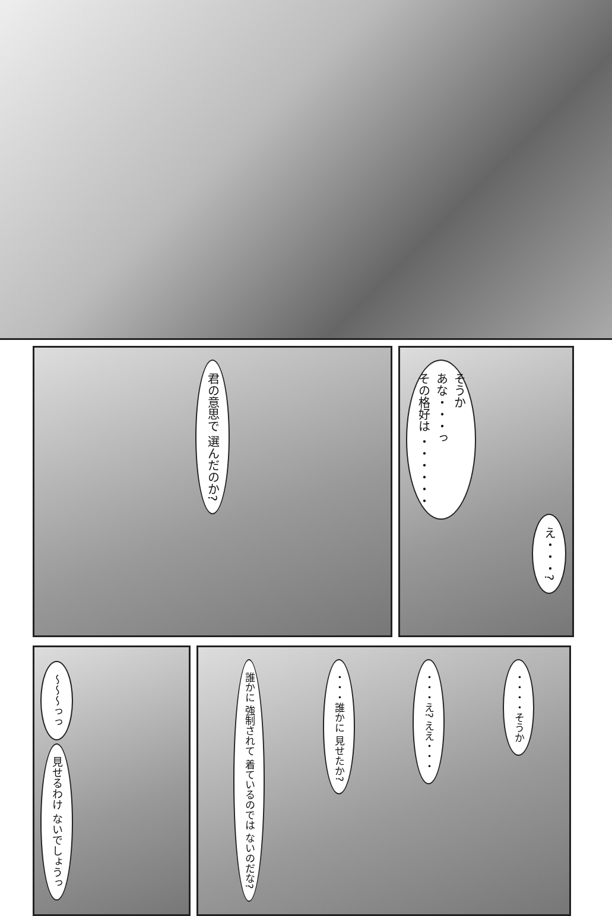君の意思で 選んだのか?
そうか
あな・・・っ
その格好は ・・・・・・
え・・・?
〜〜〜っっ
見せるわけ ないでしょうっ
誰かに 強制されて 着ているのでは ないのだな?
・・・誰かに 見せたか?
・・・え? ええ・・・
・・・・そうか